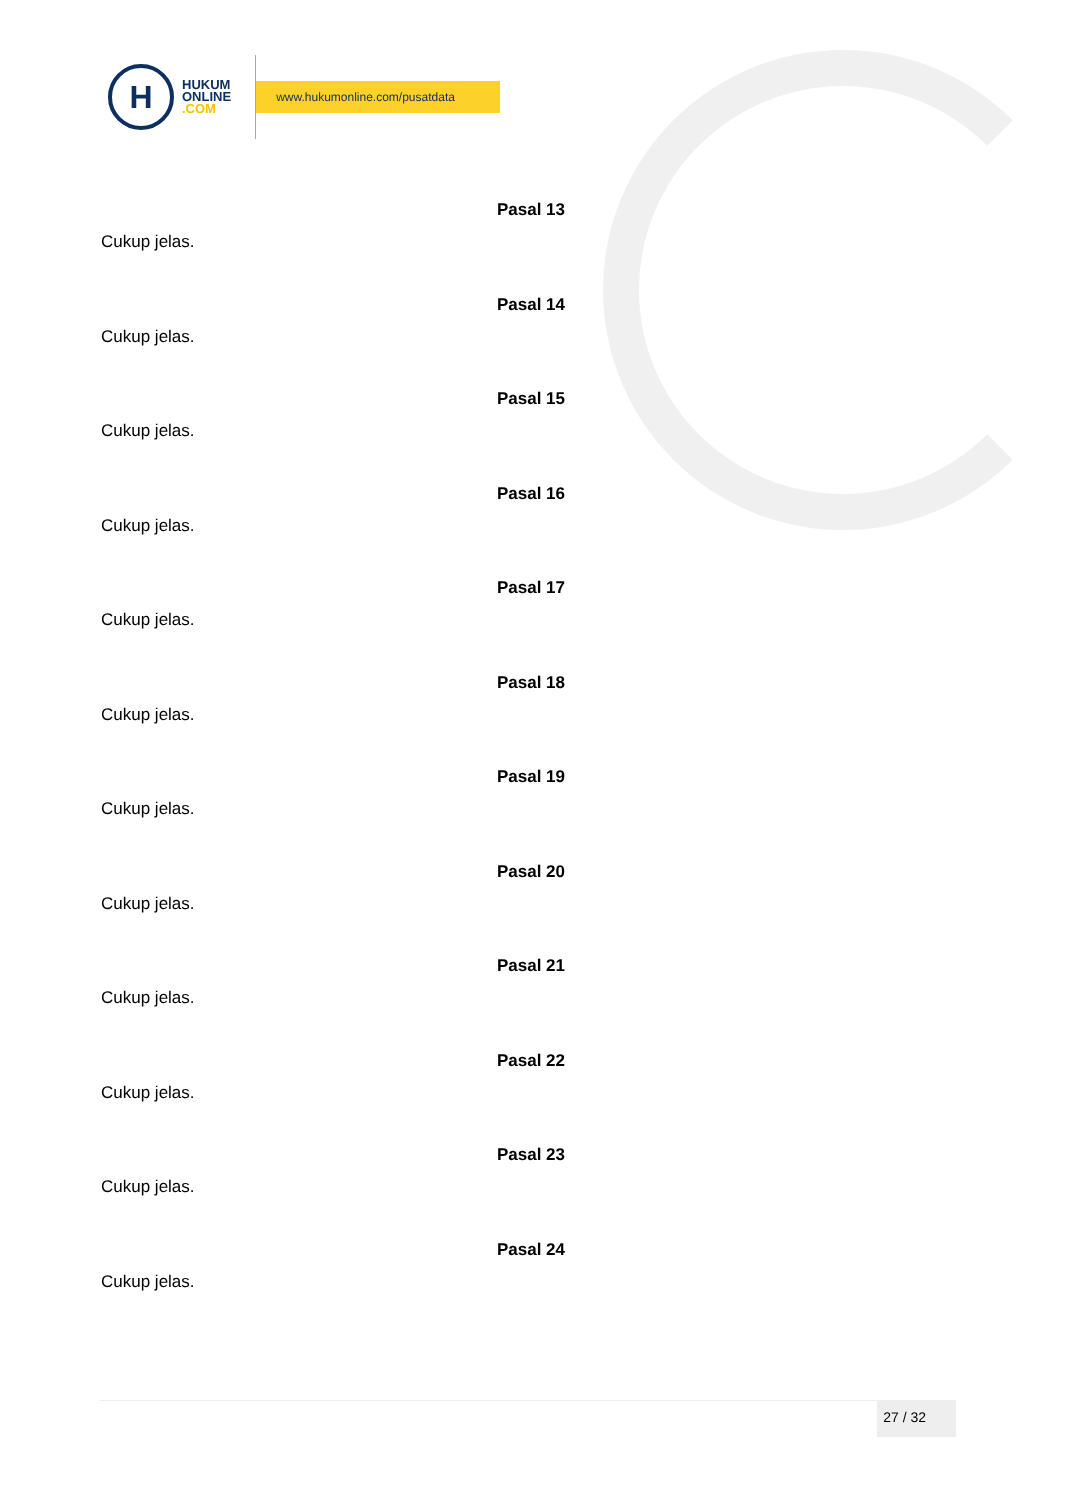H
HUKUM
ONLINE
.COM
www.hukumonline.com/pusatdata
Pasal 13
Cukup jelas.
Pasal 14
Cukup jelas.
Pasal 15
Cukup jelas.
Pasal 16
Cukup jelas.
Pasal 17
Cukup jelas.
Pasal 18
Cukup jelas.
Pasal 19
Cukup jelas.
Pasal 20
Cukup jelas.
Pasal 21
Cukup jelas.
Pasal 22
Cukup jelas.
Pasal 23
Cukup jelas.
Pasal 24
Cukup jelas.
27 / 32